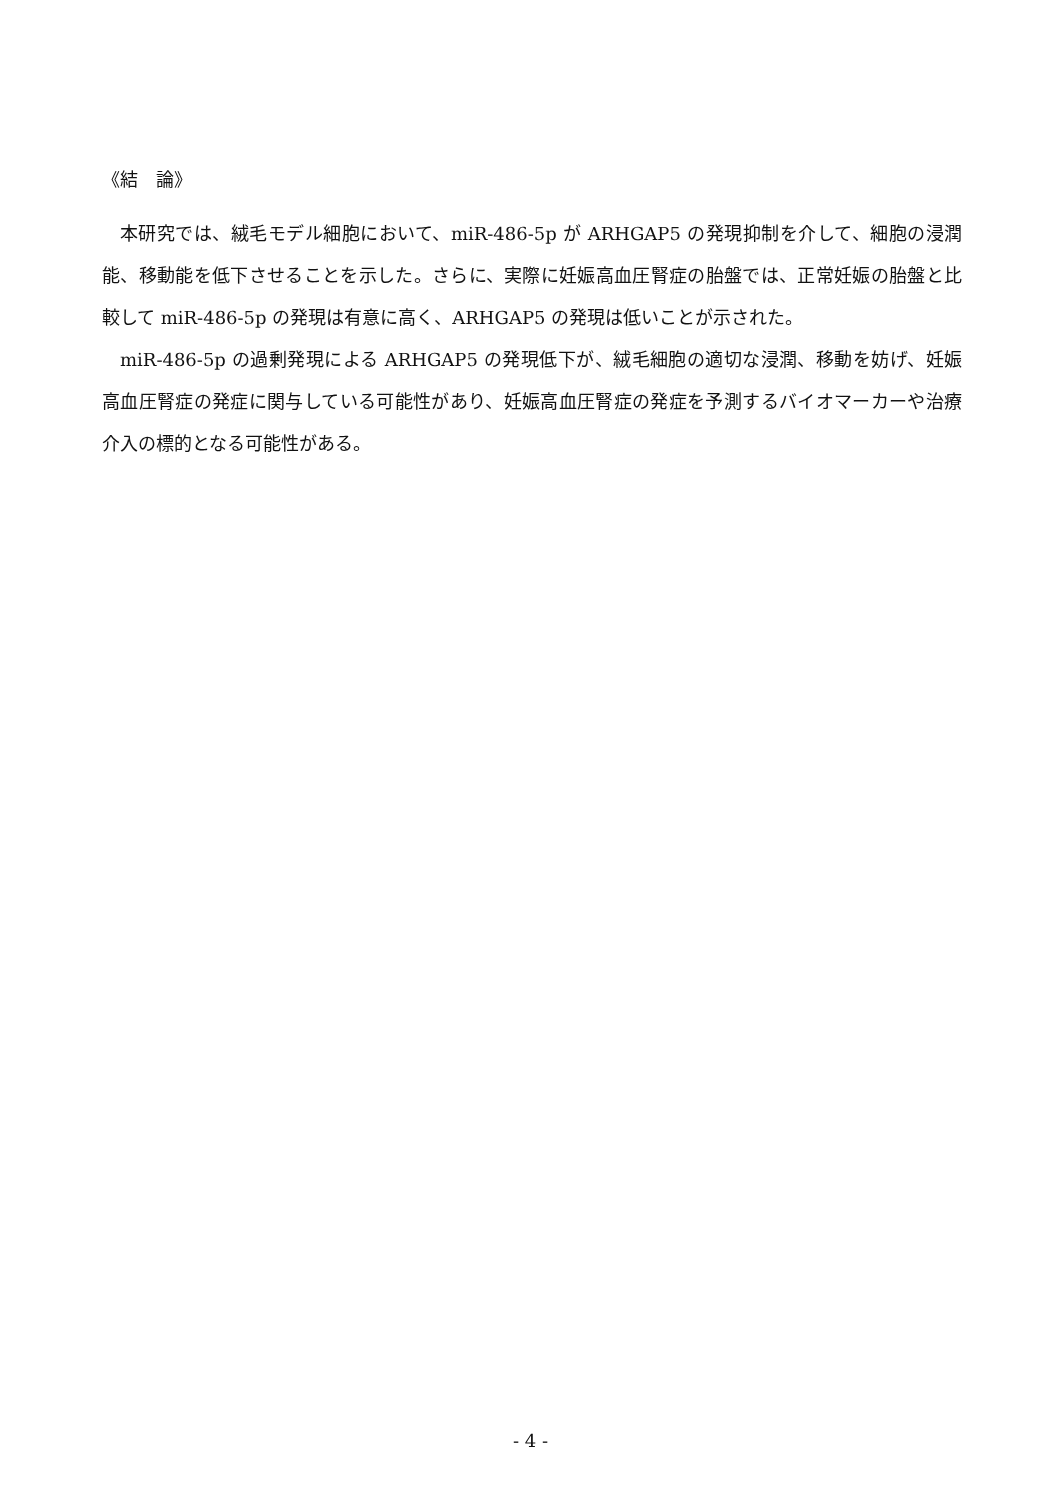《結　論》
本研究では、絨毛モデル細胞において、miR-486-5p が ARHGAP5 の発現抑制を介して、細胞の浸潤能、移動能を低下させることを示した。さらに、実際に妊娠高血圧腎症の胎盤では、正常妊娠の胎盤と比較して miR-486-5p の発現は有意に高く、ARHGAP5 の発現は低いことが示された。
miR-486-5p の過剰発現による ARHGAP5 の発現低下が、絨毛細胞の適切な浸潤、移動を妨げ、妊娠高血圧腎症の発症に関与している可能性があり、妊娠高血圧腎症の発症を予測するバイオマーカーや治療介入の標的となる可能性がある。
- 4 -